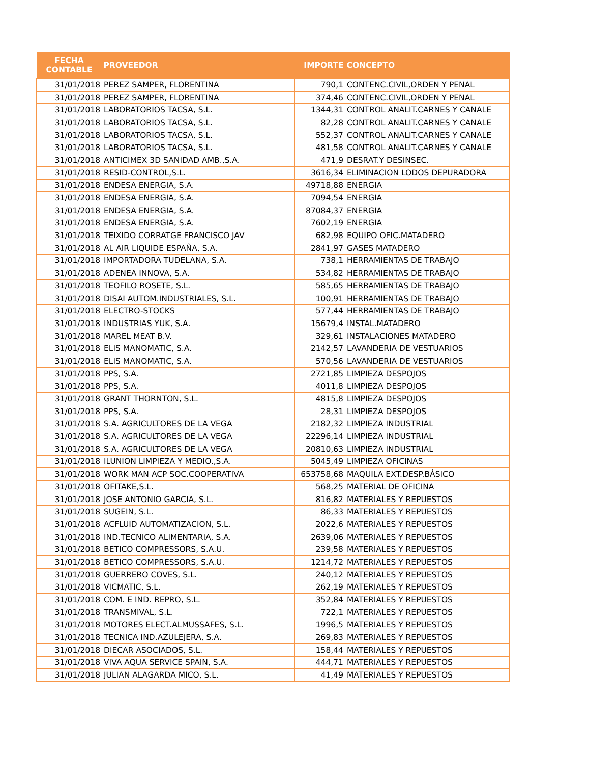| FECHA CONTABLE | PROVEEDOR | IMPORTE | CONCEPTO |
| --- | --- | --- | --- |
| 31/01/2018 | PEREZ SAMPER, FLORENTINA | 790,1 | CONTENC.CIVIL,ORDEN Y PENAL |
| 31/01/2018 | PEREZ SAMPER, FLORENTINA | 374,46 | CONTENC.CIVIL,ORDEN Y PENAL |
| 31/01/2018 | LABORATORIOS TACSA, S.L. | 1344,31 | CONTROL ANALIT.CARNES Y CANALE |
| 31/01/2018 | LABORATORIOS TACSA, S.L. | 82,28 | CONTROL ANALIT.CARNES Y CANALE |
| 31/01/2018 | LABORATORIOS TACSA, S.L. | 552,37 | CONTROL ANALIT.CARNES Y CANALE |
| 31/01/2018 | LABORATORIOS TACSA, S.L. | 481,58 | CONTROL ANALIT.CARNES Y CANALE |
| 31/01/2018 | ANTICIMEX 3D SANIDAD AMB.,S.A. | 471,9 | DESRAT.Y DESINSEC. |
| 31/01/2018 | RESID-CONTROL,S.L. | 3616,34 | ELIMINACION LODOS DEPURADORA |
| 31/01/2018 | ENDESA ENERGIA, S.A. | 49718,88 | ENERGIA |
| 31/01/2018 | ENDESA ENERGIA, S.A. | 7094,54 | ENERGIA |
| 31/01/2018 | ENDESA ENERGIA, S.A. | 87084,37 | ENERGIA |
| 31/01/2018 | ENDESA ENERGIA, S.A. | 7602,19 | ENERGIA |
| 31/01/2018 | TEIXIDO CORRATGE FRANCISCO JAV | 682,98 | EQUIPO OFIC.MATADERO |
| 31/01/2018 | AL AIR LIQUIDE ESPAÑA, S.A. | 2841,97 | GASES MATADERO |
| 31/01/2018 | IMPORTADORA TUDELANA, S.A. | 738,1 | HERRAMIENTAS DE TRABAJO |
| 31/01/2018 | ADENEA INNOVA, S.A. | 534,82 | HERRAMIENTAS DE TRABAJO |
| 31/01/2018 | TEOFILO ROSETE, S.L. | 585,65 | HERRAMIENTAS DE TRABAJO |
| 31/01/2018 | DISAI AUTOM.INDUSTRIALES, S.L. | 100,91 | HERRAMIENTAS DE TRABAJO |
| 31/01/2018 | ELECTRO-STOCKS | 577,44 | HERRAMIENTAS DE TRABAJO |
| 31/01/2018 | INDUSTRIAS YUK, S.A. | 15679,4 | INSTAL.MATADERO |
| 31/01/2018 | MAREL MEAT B.V. | 329,61 | INSTALACIONES MATADERO |
| 31/01/2018 | ELIS MANOMATIC, S.A. | 2142,57 | LAVANDERIA DE VESTUARIOS |
| 31/01/2018 | ELIS MANOMATIC, S.A. | 570,56 | LAVANDERIA DE VESTUARIOS |
| 31/01/2018 | PPS, S.A. | 2721,85 | LIMPIEZA DESPOJOS |
| 31/01/2018 | PPS, S.A. | 4011,8 | LIMPIEZA DESPOJOS |
| 31/01/2018 | GRANT THORNTON, S.L. | 4815,8 | LIMPIEZA DESPOJOS |
| 31/01/2018 | PPS, S.A. | 28,31 | LIMPIEZA DESPOJOS |
| 31/01/2018 | S.A. AGRICULTORES DE LA VEGA | 2182,32 | LIMPIEZA INDUSTRIAL |
| 31/01/2018 | S.A. AGRICULTORES DE LA VEGA | 22296,14 | LIMPIEZA INDUSTRIAL |
| 31/01/2018 | S.A. AGRICULTORES DE LA VEGA | 20810,63 | LIMPIEZA INDUSTRIAL |
| 31/01/2018 | ILUNION LIMPIEZA Y MEDIO.,S.A. | 5045,49 | LIMPIEZA OFICINAS |
| 31/01/2018 | WORK MAN ACP SOC.COOPERATIVA | 653758,68 | MAQUILA EXT.DESP.BÁSICO |
| 31/01/2018 | OFITAKE,S.L. | 568,25 | MATERIAL DE OFICINA |
| 31/01/2018 | JOSE ANTONIO GARCIA, S.L. | 816,82 | MATERIALES Y REPUESTOS |
| 31/01/2018 | SUGEIN, S.L. | 86,33 | MATERIALES Y REPUESTOS |
| 31/01/2018 | ACFLUID AUTOMATIZACION, S.L. | 2022,6 | MATERIALES Y REPUESTOS |
| 31/01/2018 | IND.TECNICO ALIMENTARIA, S.A. | 2639,06 | MATERIALES Y REPUESTOS |
| 31/01/2018 | BETICO COMPRESSORS, S.A.U. | 239,58 | MATERIALES Y REPUESTOS |
| 31/01/2018 | BETICO COMPRESSORS, S.A.U. | 1214,72 | MATERIALES Y REPUESTOS |
| 31/01/2018 | GUERRERO COVES, S.L. | 240,12 | MATERIALES Y REPUESTOS |
| 31/01/2018 | VICMATIC, S.L. | 262,19 | MATERIALES Y REPUESTOS |
| 31/01/2018 | COM. E IND. REPRO, S.L. | 352,84 | MATERIALES Y REPUESTOS |
| 31/01/2018 | TRANSMIVAL, S.L. | 722,1 | MATERIALES Y REPUESTOS |
| 31/01/2018 | MOTORES ELECT.ALMUSSAFES, S.L. | 1996,5 | MATERIALES Y REPUESTOS |
| 31/01/2018 | TECNICA IND.AZULEJERA, S.A. | 269,83 | MATERIALES Y REPUESTOS |
| 31/01/2018 | DIECAR ASOCIADOS, S.L. | 158,44 | MATERIALES Y REPUESTOS |
| 31/01/2018 | VIVA AQUA SERVICE SPAIN, S.A. | 444,71 | MATERIALES Y REPUESTOS |
| 31/01/2018 | JULIAN ALAGARDA MICO, S.L. | 41,49 | MATERIALES Y REPUESTOS |